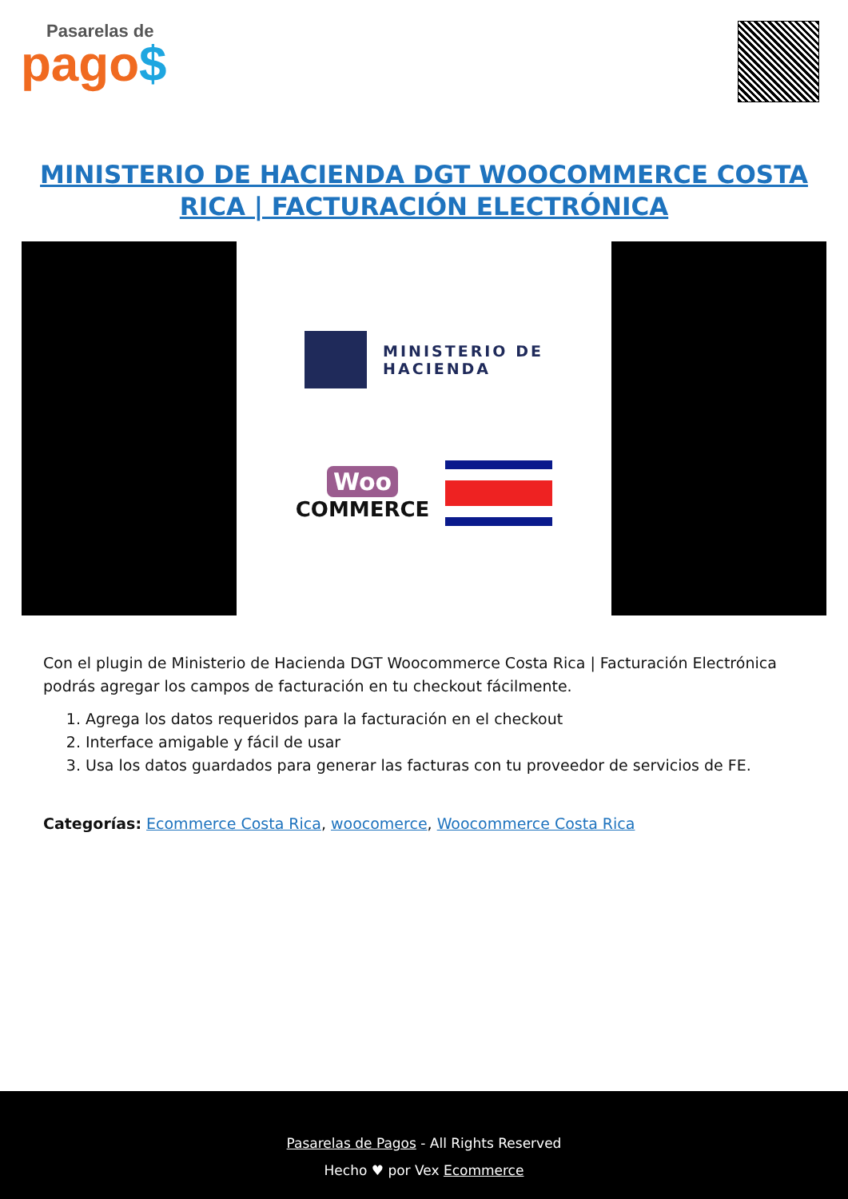Pasarelas de
pago$
MINISTERIO DE HACIENDA DGT WOOCOMMERCE COSTA RICA | FACTURACIÓN ELECTRÓNICA
MINISTERIO DE
HACIENDA
Woo
COMMERCE
Con el plugin de Ministerio de Hacienda DGT Woocommerce Costa Rica | Facturación Electrónica podrás agregar los campos de facturación en tu checkout fácilmente.
1. Agrega los datos requeridos para la facturación en el checkout
2. Interface amigable y fácil de usar
3. Usa los datos guardados para generar las facturas con tu proveedor de servicios de FE.
Categorías: Ecommerce Costa Rica, woocomerce, Woocommerce Costa Rica
Pasarelas de Pagos - All Rights Reserved
Hecho ♥ por Vex Ecommerce